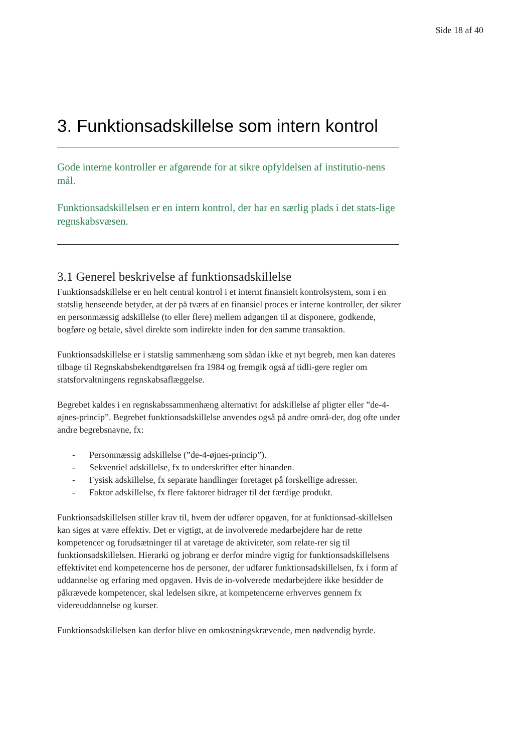Side 18 af 40
3. Funktionsadskillelse som intern kontrol
Gode interne kontroller er afgørende for at sikre opfyldelsen af institutio-nens mål.
Funktionsadskillelsen er en intern kontrol, der har en særlig plads i det stats-lige regnskabsvæsen.
3.1 Generel beskrivelse af funktionsadskillelse
Funktionsadskillelse er en helt central kontrol i et internt finansielt kontrolsystem, som i en statslig henseende betyder, at der på tværs af en finansiel proces er interne kontroller, der sikrer en personmæssig adskillelse (to eller flere) mellem adgangen til at disponere, godkende, bogføre og betale, såvel direkte som indirekte inden for den samme transaktion.
Funktionsadskillelse er i statslig sammenhæng som sådan ikke et nyt begreb, men kan dateres tilbage til Regnskabsbekendtgørelsen fra 1984 og fremgik også af tidli-gere regler om statsforvaltningens regnskabsaflæggelse.
Begrebet kaldes i en regnskabssammenhæng alternativt for adskillelse af pligter eller ”de-4-øjnes-princip”. Begrebet funktionsadskillelse anvendes også på andre områ-der, dog ofte under andre begrebsnavne, fx:
- Personmæssig adskillelse (”de-4-øjnes-princip”).
- Sekventiel adskillelse, fx to underskrifter efter hinanden.
- Fysisk adskillelse, fx separate handlinger foretaget på forskellige adresser.
- Faktor adskillelse, fx flere faktorer bidrager til det færdige produkt.
Funktionsadskillelsen stiller krav til, hvem der udfører opgaven, for at funktionsad-skillelsen kan siges at være effektiv. Det er vigtigt, at de involverede medarbejdere har de rette kompetencer og forudsætninger til at varetage de aktiviteter, som relate-rer sig til funktionsadskillelsen. Hierarki og jobrang er derfor mindre vigtig for funktionsadskillelsens effektivitet end kompetencerne hos de personer, der udfører funktionsadskillelsen, fx i form af uddannelse og erfaring med opgaven. Hvis de in-volverede medarbejdere ikke besidder de påkrævede kompetencer, skal ledelsen sikre, at kompetencerne erhverves gennem fx videreuddannelse og kurser.
Funktionsadskillelsen kan derfor blive en omkostningskrævende, men nødvendig byrde.